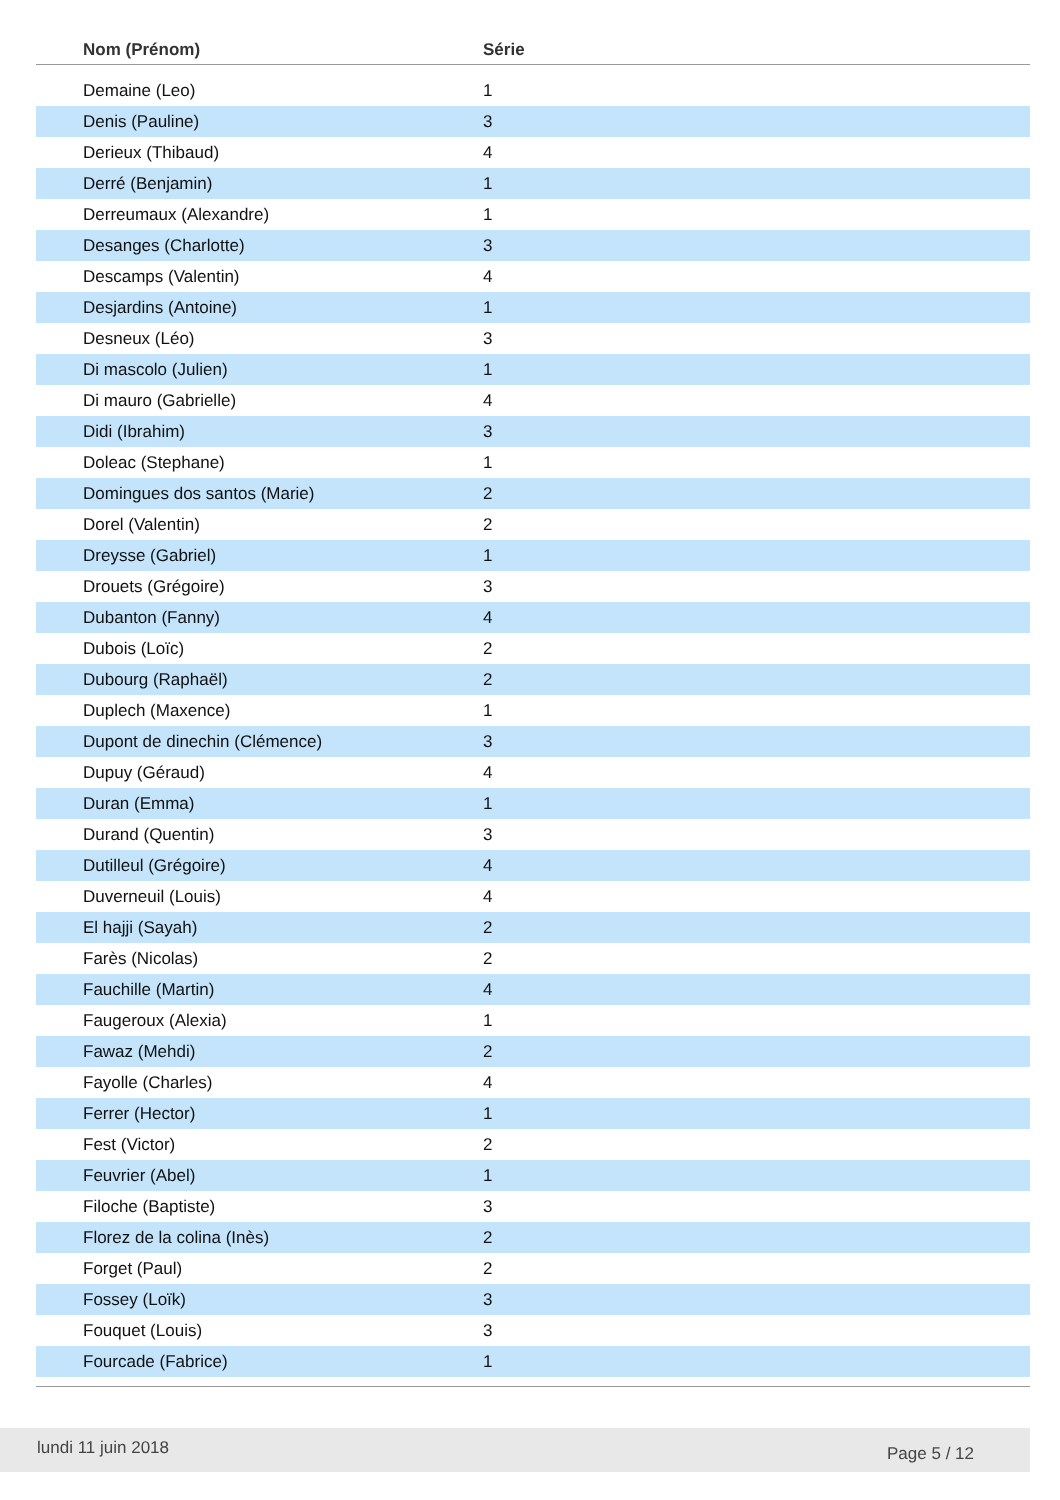| Nom (Prénom) | Série |
| --- | --- |
| Demaine (Leo) | 1 |
| Denis (Pauline) | 3 |
| Derieux (Thibaud) | 4 |
| Derré (Benjamin) | 1 |
| Derreumaux (Alexandre) | 1 |
| Desanges (Charlotte) | 3 |
| Descamps (Valentin) | 4 |
| Desjardins (Antoine) | 1 |
| Desneux (Léo) | 3 |
| Di mascolo (Julien) | 1 |
| Di mauro (Gabrielle) | 4 |
| Didi (Ibrahim) | 3 |
| Doleac (Stephane) | 1 |
| Domingues dos santos (Marie) | 2 |
| Dorel (Valentin) | 2 |
| Dreysse (Gabriel) | 1 |
| Drouets (Grégoire) | 3 |
| Dubanton (Fanny) | 4 |
| Dubois (Loïc) | 2 |
| Dubourg (Raphaël) | 2 |
| Duplech (Maxence) | 1 |
| Dupont de dinechin (Clémence) | 3 |
| Dupuy (Géraud) | 4 |
| Duran (Emma) | 1 |
| Durand (Quentin) | 3 |
| Dutilleul (Grégoire) | 4 |
| Duverneuil (Louis) | 4 |
| El hajji (Sayah) | 2 |
| Farès (Nicolas) | 2 |
| Fauchille (Martin) | 4 |
| Faugeroux (Alexia) | 1 |
| Fawaz (Mehdi) | 2 |
| Fayolle (Charles) | 4 |
| Ferrer (Hector) | 1 |
| Fest (Victor) | 2 |
| Feuvrier (Abel) | 1 |
| Filoche (Baptiste) | 3 |
| Florez de la colina (Inès) | 2 |
| Forget (Paul) | 2 |
| Fossey (Loïk) | 3 |
| Fouquet (Louis) | 3 |
| Fourcade (Fabrice) | 1 |
lundi 11 juin 2018 Page 5 / 12